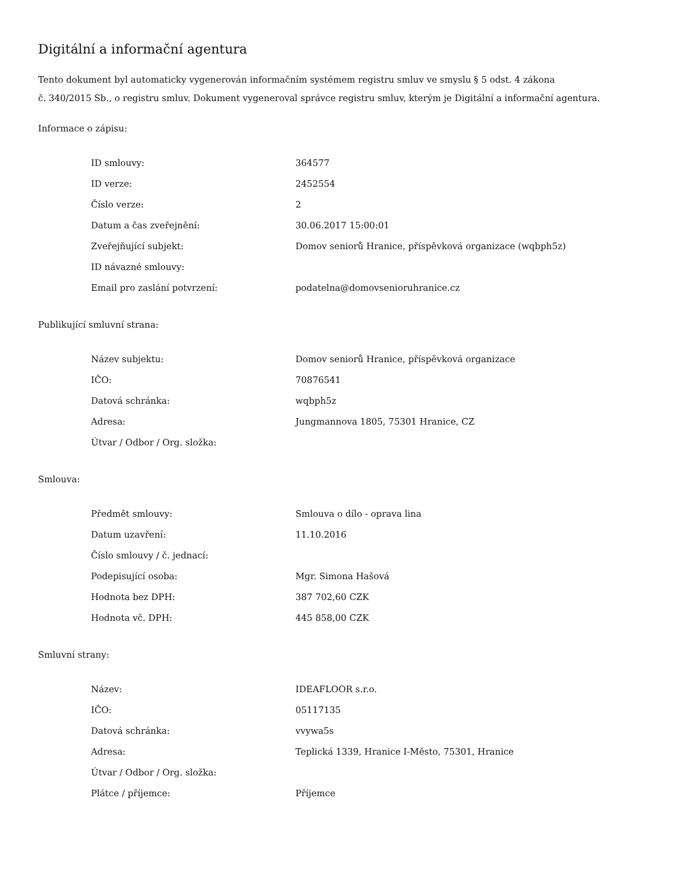Digitální a informační agentura
Tento dokument byl automaticky vygenerován informačním systémem registru smluv ve smyslu § 5 odst. 4 zákona
č. 340/2015 Sb., o registru smluv. Dokument vygeneroval správce registru smluv, kterým je Digitální a informační agentura.
Informace o zápisu:
| ID smlouvy: | 364577 |
| ID verze: | 2452554 |
| Číslo verze: | 2 |
| Datum a čas zveřejnění: | 30.06.2017 15:00:01 |
| Zveřejňující subjekt: | Domov seniorů Hranice, příspěvková organizace (wqbph5z) |
| ID návazné smlouvy: | |
| Email pro zaslání potvrzení: | podatelna@domovsenioruhranice.cz |
Publikující smluvní strana:
| Název subjektu: | Domov seniorů Hranice, příspěvková organizace |
| IČO: | 70876541 |
| Datová schránka: | wqbph5z |
| Adresa: | Jungmannova 1805, 75301 Hranice, CZ |
| Útvar / Odbor / Org. složka: | |
Smlouva:
| Předmět smlouvy: | Smlouva o dílo - oprava lina |
| Datum uzavření: | 11.10.2016 |
| Číslo smlouvy / č. jednací: | |
| Podepisující osoba: | Mgr. Simona Hašová |
| Hodnota bez DPH: | 387 702,60 CZK |
| Hodnota vč. DPH: | 445 858,00 CZK |
Smluvní strany:
| Název: | IDEAFLOOR s.r.o. |
| IČO: | 05117135 |
| Datová schránka: | vvywa5s |
| Adresa: | Teplická 1339, Hranice I-Město, 75301, Hranice |
| Útvar / Odbor / Org. složka: | |
| Plátce / příjemce: | Příjemce |